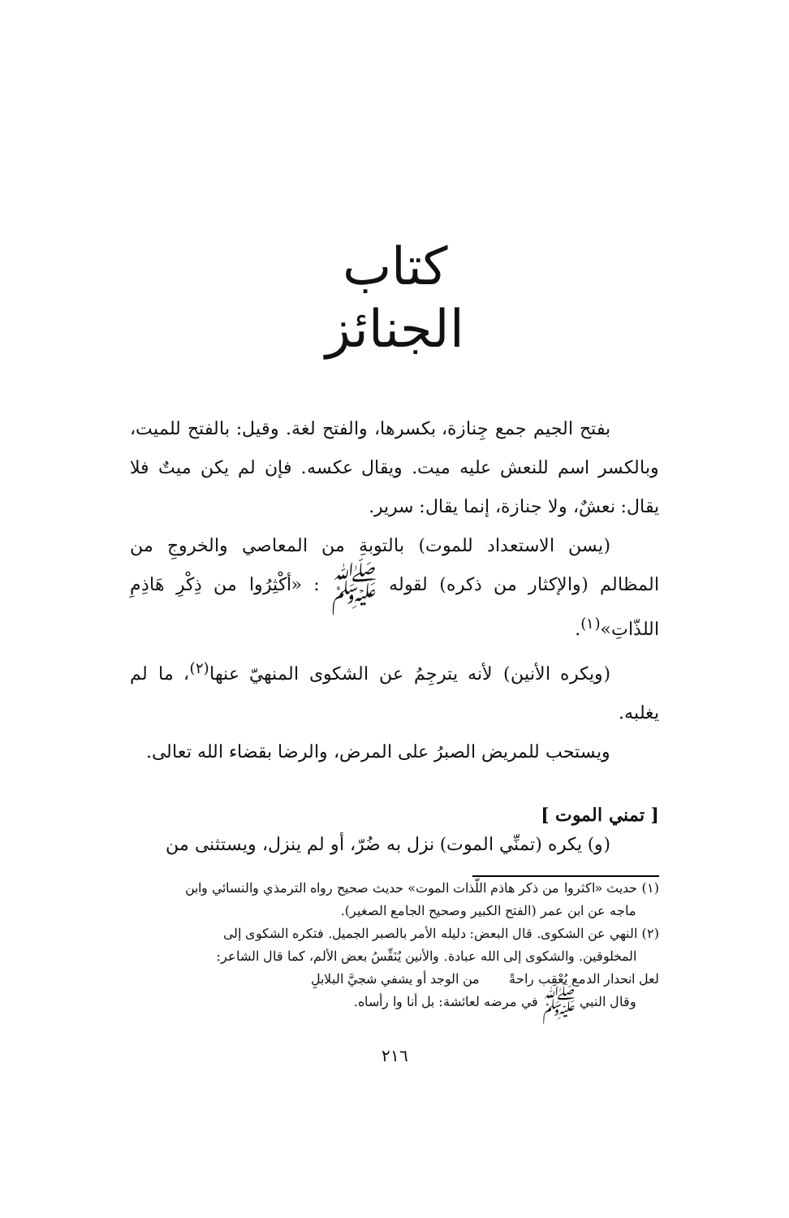كتاب
الجنائز
بفتح الجيم جمع جِنازة، بكسرها، والفتح لغة. وقيل: بالفتح للميت، وبالكسر اسم للنعش عليه ميت. ويقال عكسه. فإن لم يكن ميتٌ فلا يقال: نعشٌ، ولا جنازة، إنما يقال: سرير.
(يسن الاستعداد للموت) بالتوبةِ من المعاصي والخروجِ من المظالم (والإكثار من ذكره) لقوله ﷺ : «أكْثِرُوا من ذِكْرِ هَاذِمِ اللذّاتِ»<sup>(١)</sup>.
(ويكره الأنين) لأنه يترجِمُ عن الشكوى المنهيّ عنها<sup>(٢)</sup>، ما لم يغلبه.
ويستحب للمريض الصبرُ على المرض، والرضا بقضاء الله تعالى.
[ تمني الموت ]
(و) يكره (تمنِّي الموت) نزل به ضُرّ، أو لم ينزل، ويستثنى من
(١) حديث «اكثروا من ذكر هاذم اللّذات الموت» حديث صحيح رواه الترمذي والنسائي وابن
ماجه عن ابن عمر (الفتح الكبير وصحيح الجامع الصغير).
(٢) النهي عن الشكوى. قال البعض: دليله الأمر بالصبر الجميل. فتكره الشكوى إلى
المخلوقين. والشكوى إلى الله عبادة. والأنين يُنَفِّسُ بعض الألم، كما قال الشاعر:
لعل انحدار الدمع يُعْقِب راحةً من الوجد أو يشفي شجيَّ البلابلِ
وقال النبي ﷺ في مرضه لعائشة: بل أنا وا رأساه.
٢١٦